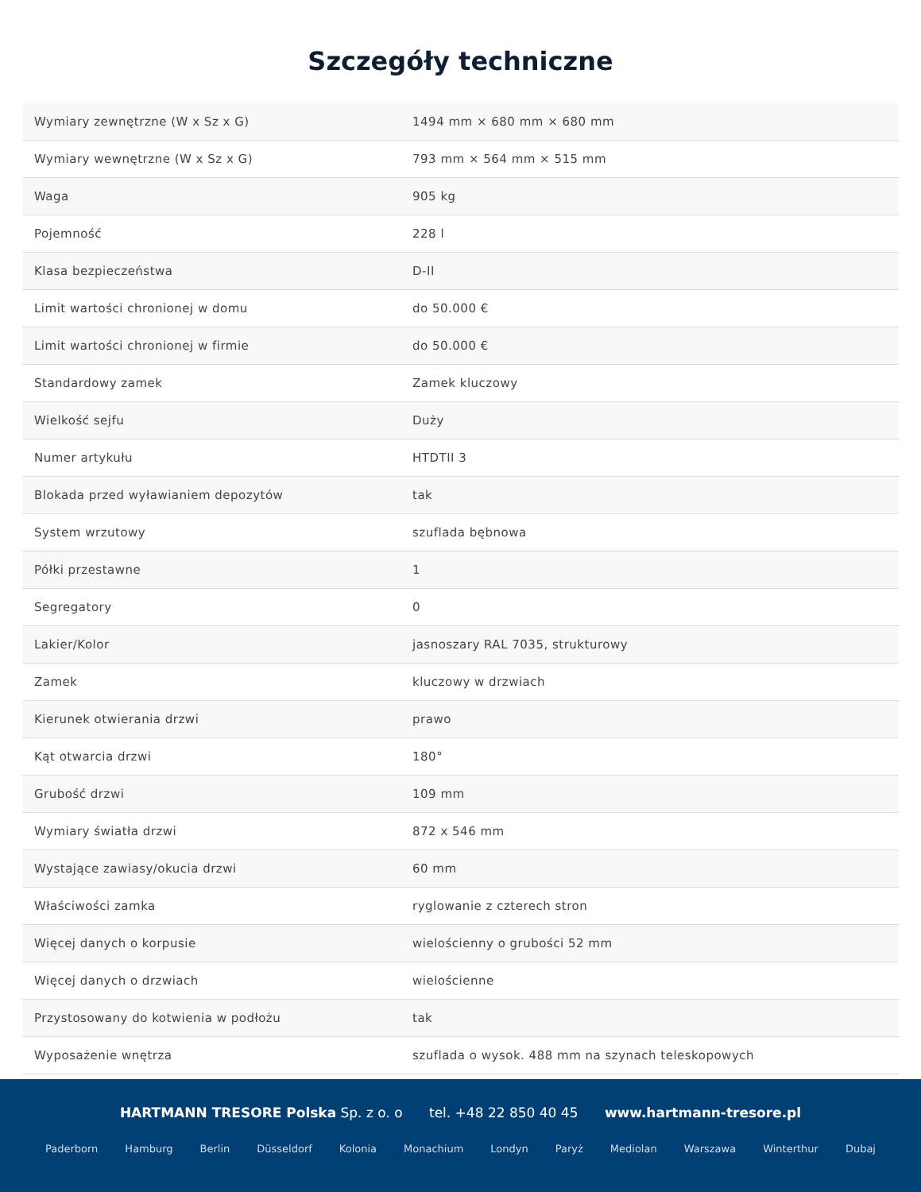Szczegóły techniczne
| Wymiary zewnętrzne (W x Sz x G) | 1494 mm × 680 mm × 680 mm |
| Wymiary wewnętrzne (W x Sz x G) | 793 mm × 564 mm × 515 mm |
| Waga | 905 kg |
| Pojemność | 228 l |
| Klasa bezpieczeństwa | D-II |
| Limit wartości chronionej w domu | do 50.000 € |
| Limit wartości chronionej w firmie | do 50.000 € |
| Standardowy zamek | Zamek kluczowy |
| Wielkość sejfu | Duży |
| Numer artykułu | HTDTII 3 |
| Blokada przed wyławianiem depozytów | tak |
| System wrzutowy | szuflada bębnowa |
| Półki przestawne | 1 |
| Segregatory | 0 |
| Lakier/Kolor | jasnoszary RAL 7035, strukturowy |
| Zamek | kluczowy w drzwiach |
| Kierunek otwierania drzwi | prawo |
| Kąt otwarcia drzwi | 180° |
| Grubość drzwi | 109 mm |
| Wymiary światła drzwi | 872 x 546 mm |
| Wystające zawiasy/okucia drzwi | 60 mm |
| Właściwości zamka | ryglowanie z czterech stron |
| Więcej danych o korpusie | wielościenny o grubości 52 mm |
| Więcej danych o drzwiach | wielościenne |
| Przystosowany do kotwienia w podłożu | tak |
| Wyposażenie wnętrza | szuflada o wysok. 488 mm na szynach teleskopowych |
HARTMANN TRESORE Polska Sp. z o. o tel. +48 22 850 40 45 www.hartmann-tresore.pl
Paderborn Hamburg Berlin Düsseldorf Kolonia Monachium Londyn Paryż Mediolan Warszawa Winterthur Dubaj